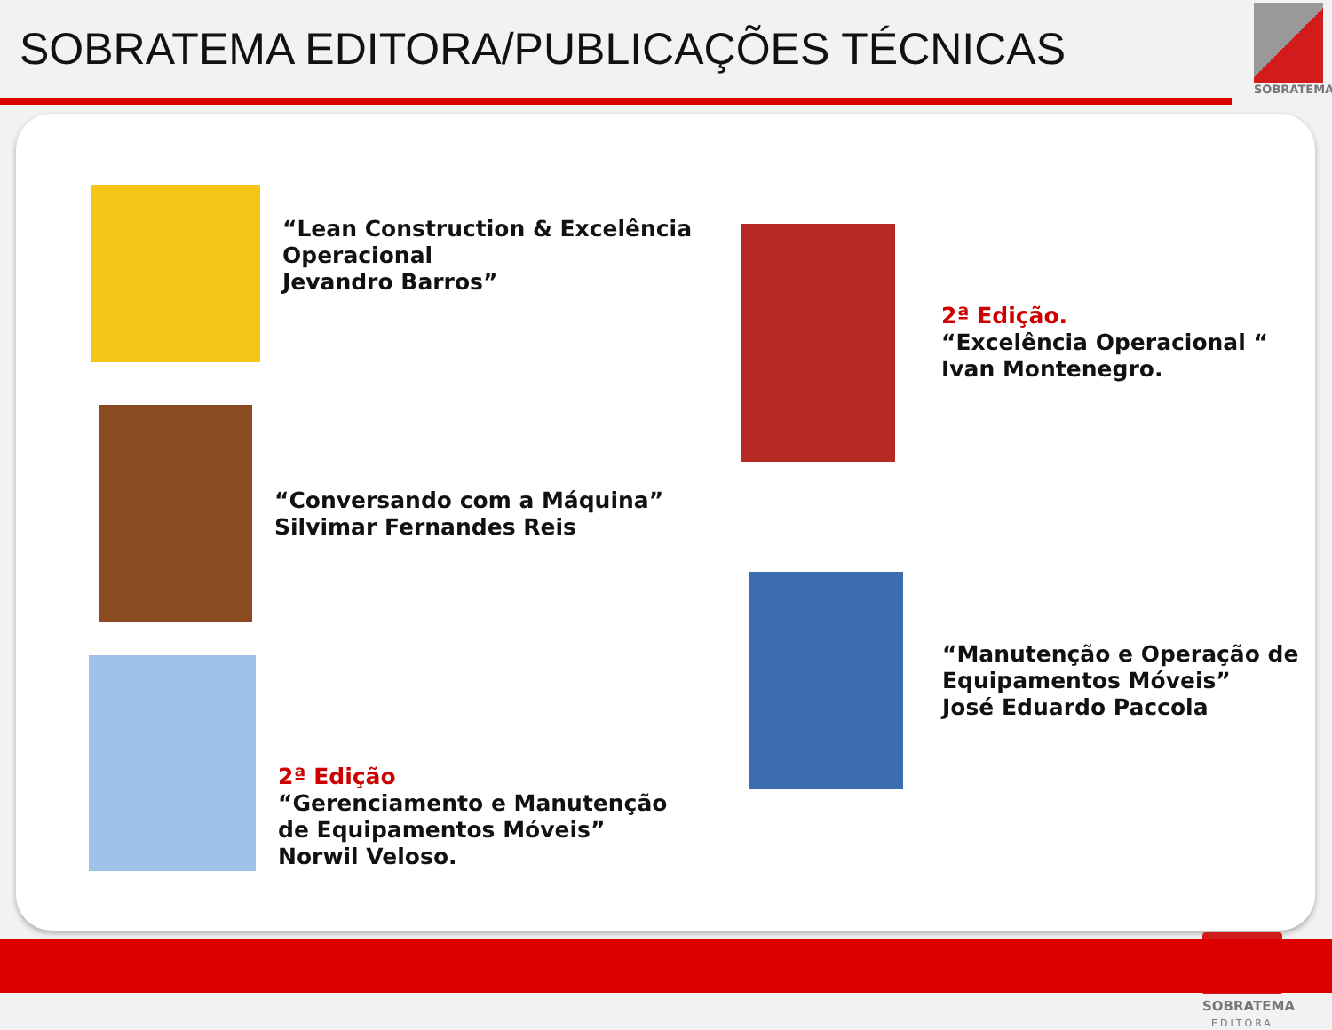SOBRATEMA EDITORA/PUBLICAÇÕES TÉCNICAS
SOBRATEMA
“Lean Construction & Excelência
Operacional
Jevandro Barros”
“Conversando com a Máquina”
Silvimar Fernandes Reis
2ª Edição
“Gerenciamento e Manutenção
de Equipamentos Móveis”
Norwil Veloso.
2ª Edição.
“Excelência Operacional “
Ivan Montenegro.
“Manutenção e Operação de
Equipamentos Móveis”
José Eduardo Paccola
SOBRATEMA
EDITORA